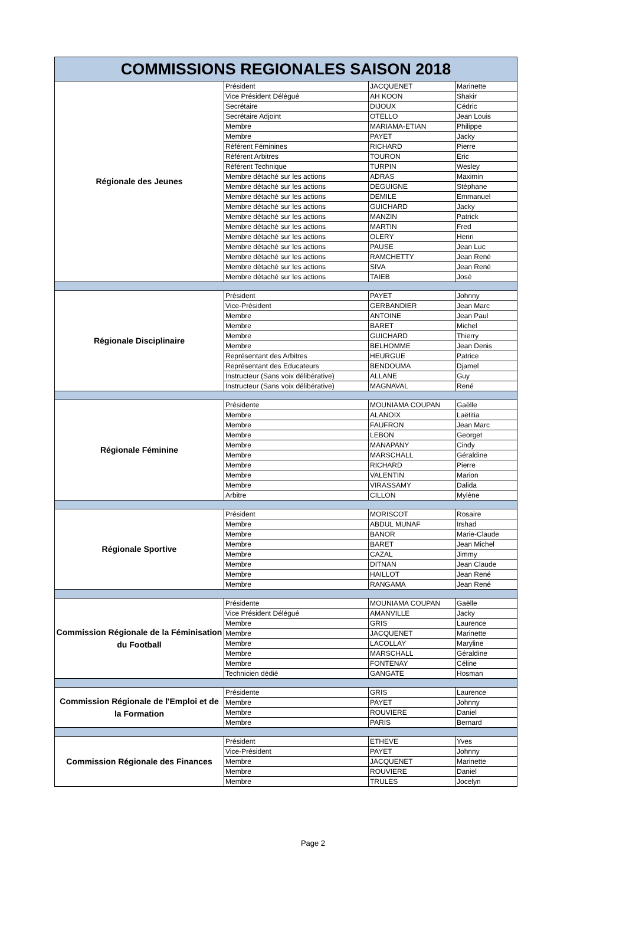| COMMISSIONS REGIONALES SAISON 2018 | | | |
| --- | --- | --- | --- |
| Régionale des Jeunes | Président | JACQUENET | Marinette |
| | Vice Président Délégué | AH KOON | Shakir |
| | Secrétaire | DIJOUX | Cédric |
| | Secrétaire Adjoint | OTELLO | Jean Louis |
| | Membre | MARIAMA-ETIAN | Philippe |
| | Membre | PAYET | Jacky |
| | Référent Féminines | RICHARD | Pierre |
| | Référent Arbitres | TOURON | Eric |
| | Référent Technique | TURPIN | Wesley |
| | Membre détaché sur les actions | ADRAS | Maximin |
| | Membre détaché sur les actions | DEGUIGNE | Stéphane |
| | Membre détaché sur les actions | DEMILE | Emmanuel |
| | Membre détaché sur les actions | GUICHARD | Jacky |
| | Membre détaché sur les actions | MANZIN | Patrick |
| | Membre détaché sur les actions | MARTIN | Fred |
| | Membre détaché sur les actions | OLERY | Henri |
| | Membre détaché sur les actions | PAUSE | Jean Luc |
| | Membre détaché sur les actions | RAMCHETTY | Jean René |
| | Membre détaché sur les actions | SIVA | Jean René |
| | Membre détaché sur les actions | TAIEB | José |
| Régionale Disciplinaire | Président | PAYET | Johnny |
| | Vice-Président | GERBANDIER | Jean Marc |
| | Membre | ANTOINE | Jean Paul |
| | Membre | BARET | Michel |
| | Membre | GUICHARD | Thierry |
| | Membre | BELHOMME | Jean Denis |
| | Représentant des Arbitres | HEURGUE | Patrice |
| | Représentant des Educateurs | BENDOUMA | Djamel |
| | Instructeur (Sans voix délibérative) | ALLANE | Guy |
| | Instructeur (Sans voix délibérative) | MAGNAVAL | René |
| Régionale Féminine | Présidente | MOUNIAMA COUPAN | Gaëlle |
| | Membre | ALANOIX | Laëtitia |
| | Membre | FAUFRON | Jean Marc |
| | Membre | LEBON | Georget |
| | Membre | MANAPANY | Cindy |
| | Membre | MARSCHALL | Géraldine |
| | Membre | RICHARD | Pierre |
| | Membre | VALENTIN | Marion |
| | Membre | VIRASSAMY | Dalida |
| | Arbitre | CILLON | Mylène |
| Régionale Sportive | Président | MORISCOT | Rosaire |
| | Membre | ABDUL MUNAF | Irshad |
| | Membre | BANOR | Marie-Claude |
| | Membre | BARET | Jean Michel |
| | Membre | CAZAL | Jimmy |
| | Membre | DITNAN | Jean Claude |
| | Membre | HAILLOT | Jean René |
| | Membre | RANGAMA | Jean René |
| Commission Régionale de la Féminisation du Football | Présidente | MOUNIAMA COUPAN | Gaëlle |
| | Vice Président Délégué | AMANVILLE | Jacky |
| | Membre | GRIS | Laurence |
| | Membre | JACQUENET | Marinette |
| | Membre | LACOLLAY | Maryline |
| | Membre | MARSCHALL | Géraldine |
| | Membre | FONTENAY | Céline |
| | Technicien dédié | GANGATE | Hosman |
| Commission Régionale de l'Emploi et de la Formation | Présidente | GRIS | Laurence |
| | Membre | PAYET | Johnny |
| | Membre | ROUVIERE | Daniel |
| | Membre | PARIS | Bernard |
| Commission Régionale des Finances | Président | ETHEVE | Yves |
| | Vice-Président | PAYET | Johnny |
| | Membre | JACQUENET | Marinette |
| | Membre | ROUVIERE | Daniel |
| | Membre | TRULES | Jocelyn |
Page 2